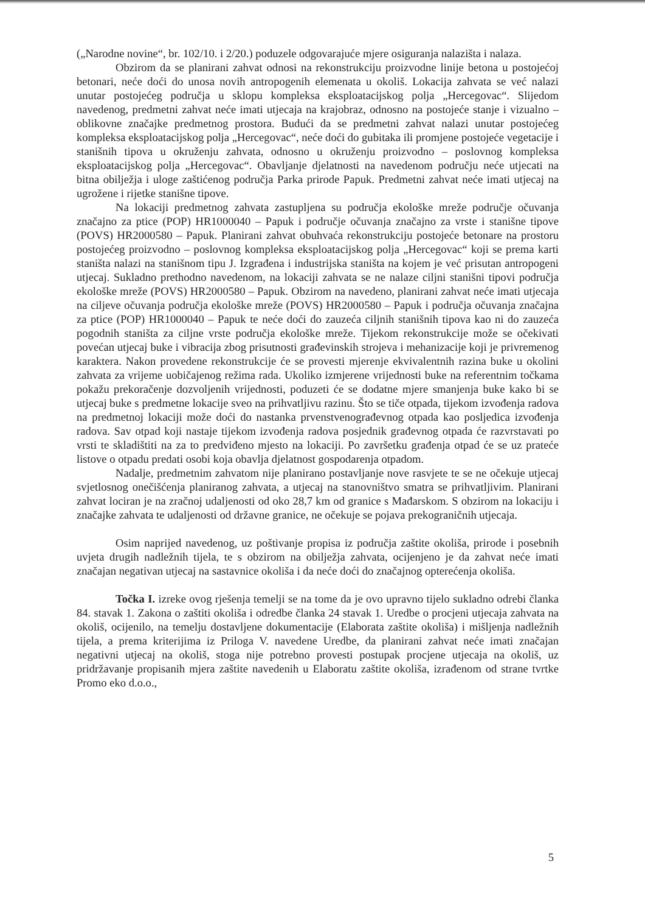(„Narodne novine“, br. 102/10. i 2/20.) poduzele odgovarajuće mjere osiguranja nalazišta i nalaza.
Obzirom da se planirani zahvat odnosi na rekonstrukciju proizvodne linije betona u postojećoj betonari, neće doći do unosa novih antropogenih elemenata u okoliš. Lokacija zahvata se već nalazi unutar postojećeg područja u sklopu kompleksa eksploatacijskog polja „Hercegovac“. Slijedom navedenog, predmetni zahvat neće imati utjecaja na krajobraz, odnosno na postojeće stanje i vizualno – oblikovne značajke predmetnog prostora. Budući da se predmetni zahvat nalazi unutar postojećeg kompleksa eksploatacijskog polja „Hercegovac“, neće doći do gubitaka ili promjene postojeće vegetacije i stanišnih tipova u okruženju zahvata, odnosno u okruženju proizvodno – poslovnog kompleksa eksploatacijskog polja „Hercegovac“. Obavljanje djelatnosti na navedenom području neće utjecati na bitna obilježja i uloge zaštićenog područja Parka prirode Papuk. Predmetni zahvat neće imati utjecaj na ugrožene i rijetke stanišne tipove.
Na lokaciji predmetnog zahvata zastupljena su područja ekološke mreže područje očuvanja značajno za ptice (POP) HR1000040 – Papuk i područje očuvanja značajno za vrste i stanišne tipove (POVS) HR2000580 – Papuk. Planirani zahvat obuhvaća rekonstrukciju postojeće betonare na prostoru postojećeg proizvodno – poslovnog kompleksa eksploatacijskog polja „Hercegovac“ koji se prema karti staništa nalazi na stanišnom tipu J. Izgrađena i industrijska staništa na kojem je već prisutan antropogeni utjecaj. Sukladno prethodno navedenom, na lokaciji zahvata se ne nalaze ciljni stanišni tipovi područja ekološke mreže (POVS) HR2000580 – Papuk. Obzirom na navedeno, planirani zahvat neće imati utjecaja na ciljeve očuvanja područja ekološke mreže (POVS) HR2000580 – Papuk i područja očuvanja značajna za ptice (POP) HR1000040 – Papuk te neće doći do zauzeća ciljnih stanišnih tipova kao ni do zauzeća pogodnih staništa za ciljne vrste područja ekološke mreže. Tijekom rekonstrukcije može se očekivati povećan utjecaj buke i vibracija zbog prisutnosti građevinskih strojeva i mehanizacije koji je privremenog karaktera. Nakon provedene rekonstrukcije će se provesti mjerenje ekvivalentnih razina buke u okolini zahvata za vrijeme uobičajenog režima rada. Ukoliko izmjerene vrijednosti buke na referentnim točkama pokažu prekoračenje dozvoljenih vrijednosti, poduzeti će se dodatne mjere smanjenja buke kako bi se utjecaj buke s predmetne lokacije sveo na prihvatljivu razinu. Što se tiče otpada, tijekom izvođenja radova na predmetnoj lokaciji može doći do nastanka prvenstvenograđevnog otpada kao posljedica izvođenja radova. Sav otpad koji nastaje tijekom izvođenja radova posjednik građevnog otpada će razvrstavati po vrsti te skladištiti na za to predviđeno mjesto na lokaciji. Po završetku građenja otpad će se uz prateće listove o otpadu predati osobi koja obavlja djelatnost gospodarenja otpadom.
Nadalje, predmetnim zahvatom nije planirano postavljanje nove rasvjete te se ne očekuje utjecaj svjetlosnog onečišćenja planiranog zahvata, a utjecaj na stanovništvo smatra se prihvatljivim. Planirani zahvat lociran je na zračnoj udaljenosti od oko 28,7 km od granice s Mađarskom. S obzirom na lokaciju i značajke zahvata te udaljenosti od državne granice, ne očekuje se pojava prekograničnih utjecaja.
Osim naprijed navedenog, uz poštivanje propisa iz područja zaštite okoliša, prirode i posebnih uvjeta drugih nadležnih tijela, te s obzirom na obilježja zahvata, ocijenjeno je da zahvat neće imati značajan negativan utjecaj na sastavnice okoliša i da neće doći do značajnog opterećenja okoliša.
Točka I. izreke ovog rješenja temelji se na tome da je ovo upravno tijelo sukladno odrebi članka 84. stavak 1. Zakona o zaštiti okoliša i odredbe članka 24 stavak 1. Uredbe o procjeni utjecaja zahvata na okoliš, ocijenilo, na temelju dostavljene dokumentacije (Elaborata zaštite okoliša) i mišljenja nadležnih tijela, a prema kriterijima iz Priloga V. navedene Uredbe, da planirani zahvat neće imati značajan negativni utjecaj na okoliš, stoga nije potrebno provesti postupak procjene utjecaja na okoliš, uz pridržavanje propisanih mjera zaštite navedenih u Elaboratu zaštite okoliša, izrađenom od strane tvrtke Promo eko d.o.o.,
5